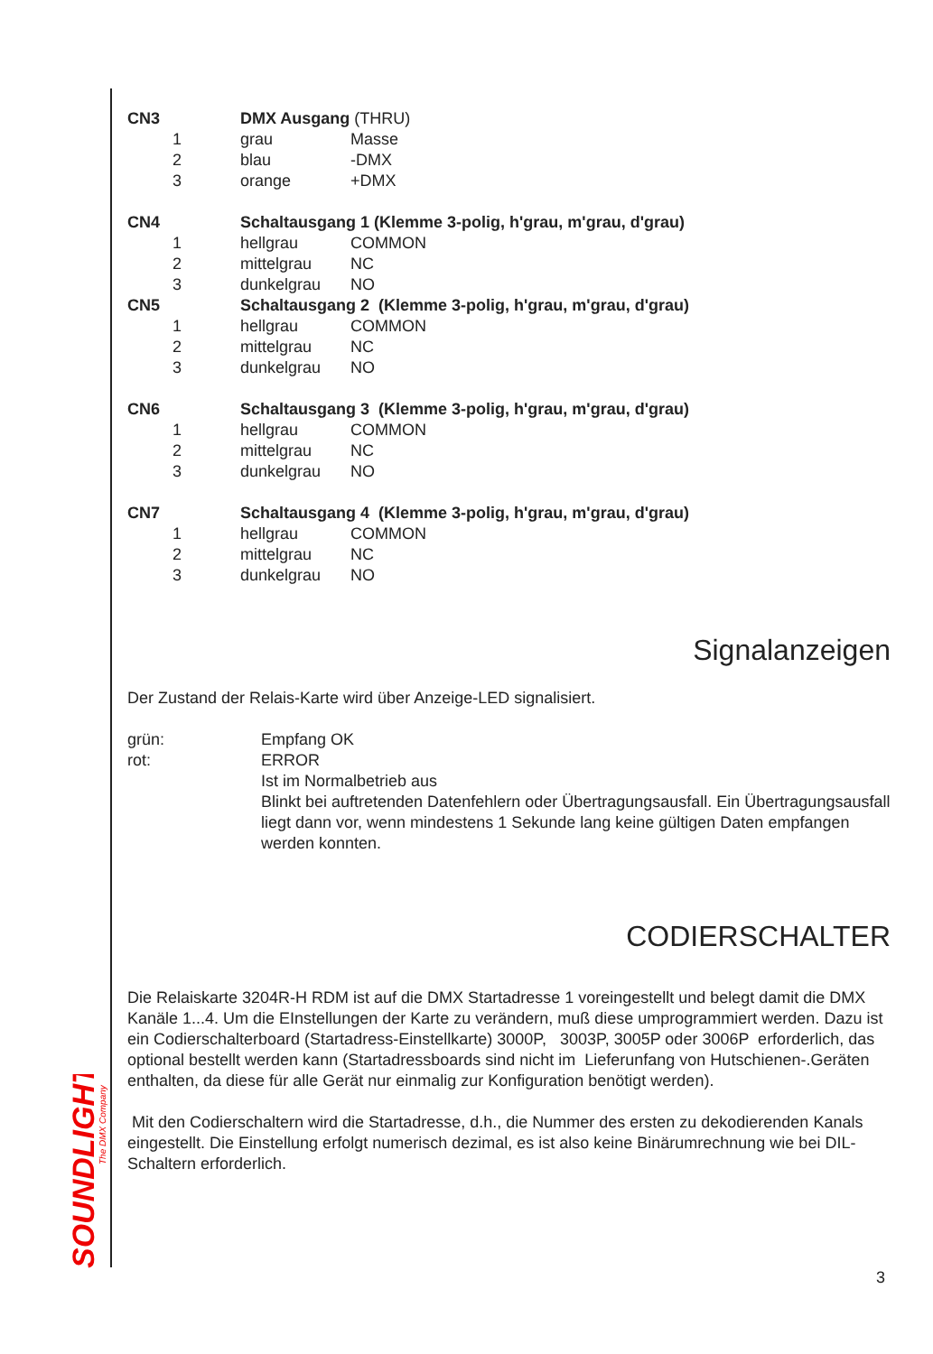SOUNDLIGHT
The DMX Company
| CN3 | DMX Ausgang (THRU) | |
| 1 | grau | Masse |
| 2 | blau | -DMX |
| 3 | orange | +DMX |
| CN4 | Schaltausgang 1 (Klemme 3-polig, h'grau, m'grau, d'grau) | |
| 1 | hellgrau | COMMON |
| 2 | mittelgrau | NC |
| 3 | dunkelgrau | NO |
| CN5 | Schaltausgang 2 (Klemme 3-polig, h'grau, m'grau, d'grau) | |
| 1 | hellgrau | COMMON |
| 2 | mittelgrau | NC |
| 3 | dunkelgrau | NO |
| CN6 | Schaltausgang 3 (Klemme 3-polig, h'grau, m'grau, d'grau) | |
| 1 | hellgrau | COMMON |
| 2 | mittelgrau | NC |
| 3 | dunkelgrau | NO |
| CN7 | Schaltausgang 4 (Klemme 3-polig, h'grau, m'grau, d'grau) | |
| 1 | hellgrau | COMMON |
| 2 | mittelgrau | NC |
| 3 | dunkelgrau | NO |
Signalanzeigen
Der Zustand der Relais-Karte wird über Anzeige-LED signalisiert.
| grün: | Empfang OK |
| rot: | ERROR Ist im Normalbetrieb aus Blinkt bei auftretenden Datenfehlern oder Übertragungsausfall. Ein Übertragungsausfall liegt dann vor, wenn mindestens 1 Sekunde lang keine gültigen Daten empfangen werden konnten. |
CODIERSCHALTER
Die Relaiskarte 3204R-H RDM ist auf die DMX Startadresse 1 voreingestellt und belegt damit die DMX Kanäle 1...4. Um die EInstellungen der Karte zu verändern, muß diese umprogrammiert werden. Dazu ist ein Codierschalterboard (Startadress-Einstellkarte) 3000P, 3003P, 3005P oder 3006P erforderlich, das optional bestellt werden kann (Startadressboards sind nicht im Lieferunfang von Hutschienen-.Geräten enthalten, da diese für alle Gerät nur einmalig zur Konfiguration benötigt werden).
Mit den Codierschaltern wird die Startadresse, d.h., die Nummer des ersten zu dekodierenden Kanals eingestellt. Die Einstellung erfolgt numerisch dezimal, es ist also keine Binärumrechnung wie bei DIL-Schaltern erforderlich.
3